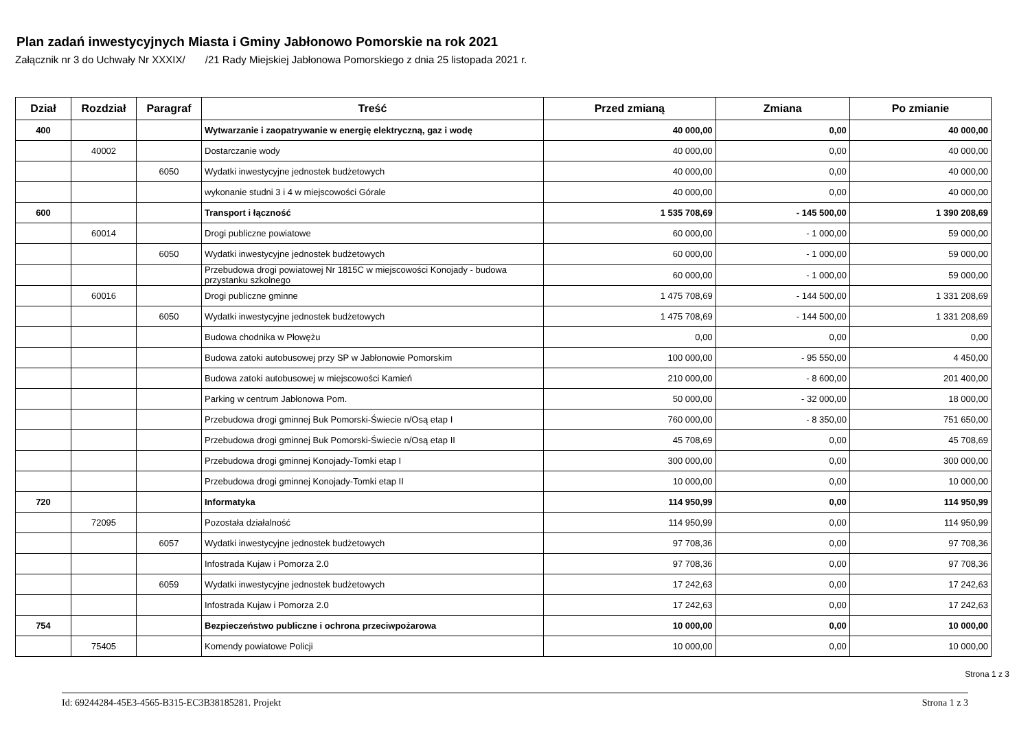Plan zadań inwestycyjnych Miasta i Gminy Jabłonowo Pomorskie na rok 2021
Załącznik nr 3 do Uchwały Nr XXXIX/ /21 Rady Miejskiej Jabłonowa Pomorskiego z dnia 25 listopada 2021 r.
| Dział | Rozdział | Paragraf | Treść | Przed zmianą | Zmiana | Po zmianie |
| --- | --- | --- | --- | --- | --- | --- |
| 400 | | | Wytwarzanie i zaopatrywanie w energię elektryczną, gaz i wodę | 40 000,00 | 0,00 | 40 000,00 |
| | 40002 | | Dostarczanie wody | 40 000,00 | 0,00 | 40 000,00 |
| | | 6050 | Wydatki inwestycyjne jednostek budżetowych | 40 000,00 | 0,00 | 40 000,00 |
| | | | wykonanie studni 3 i 4 w miejscowości Górale | 40 000,00 | 0,00 | 40 000,00 |
| 600 | | | Transport i łączność | 1 535 708,69 | - 145 500,00 | 1 390 208,69 |
| | 60014 | | Drogi publiczne powiatowe | 60 000,00 | - 1 000,00 | 59 000,00 |
| | | 6050 | Wydatki inwestycyjne jednostek budżetowych | 60 000,00 | - 1 000,00 | 59 000,00 |
| | | | Przebudowa drogi powiatowej Nr 1815C w miejscowości Konojady - budowa przystanku szkolnego | 60 000,00 | - 1 000,00 | 59 000,00 |
| | 60016 | | Drogi publiczne gminne | 1 475 708,69 | - 144 500,00 | 1 331 208,69 |
| | | 6050 | Wydatki inwestycyjne jednostek budżetowych | 1 475 708,69 | - 144 500,00 | 1 331 208,69 |
| | | | Budowa chodnika w Płowężu | 0,00 | 0,00 | 0,00 |
| | | | Budowa zatoki autobusowej przy SP w Jabłonowie Pomorskim | 100 000,00 | - 95 550,00 | 4 450,00 |
| | | | Budowa zatoki autobusowej w miejscowości Kamień | 210 000,00 | - 8 600,00 | 201 400,00 |
| | | | Parking w centrum Jabłonowa Pom. | 50 000,00 | - 32 000,00 | 18 000,00 |
| | | | Przebudowa drogi gminnej Buk Pomorski-Świecie n/Osą etap I | 760 000,00 | - 8 350,00 | 751 650,00 |
| | | | Przebudowa drogi gminnej Buk Pomorski-Świecie n/Osą etap II | 45 708,69 | 0,00 | 45 708,69 |
| | | | Przebudowa drogi gminnej Konojady-Tomki etap I | 300 000,00 | 0,00 | 300 000,00 |
| | | | Przebudowa drogi gminnej Konojady-Tomki etap II | 10 000,00 | 0,00 | 10 000,00 |
| 720 | | | Informatyka | 114 950,99 | 0,00 | 114 950,99 |
| | 72095 | | Pozostała działalność | 114 950,99 | 0,00 | 114 950,99 |
| | | 6057 | Wydatki inwestycyjne jednostek budżetowych | 97 708,36 | 0,00 | 97 708,36 |
| | | | Infostrada Kujaw i Pomorza 2.0 | 97 708,36 | 0,00 | 97 708,36 |
| | | 6059 | Wydatki inwestycyjne jednostek budżetowych | 17 242,63 | 0,00 | 17 242,63 |
| | | | Infostrada Kujaw i Pomorza 2.0 | 17 242,63 | 0,00 | 17 242,63 |
| 754 | | | Bezpieczeństwo publiczne i ochrona przeciwpożarowa | 10 000,00 | 0,00 | 10 000,00 |
| | 75405 | | Komendy powiatowe Policji | 10 000,00 | 0,00 | 10 000,00 |
Strona 1 z 3
Id: 69244284-45E3-4565-B315-EC3B38185281. Projekt Strona 1 z 3